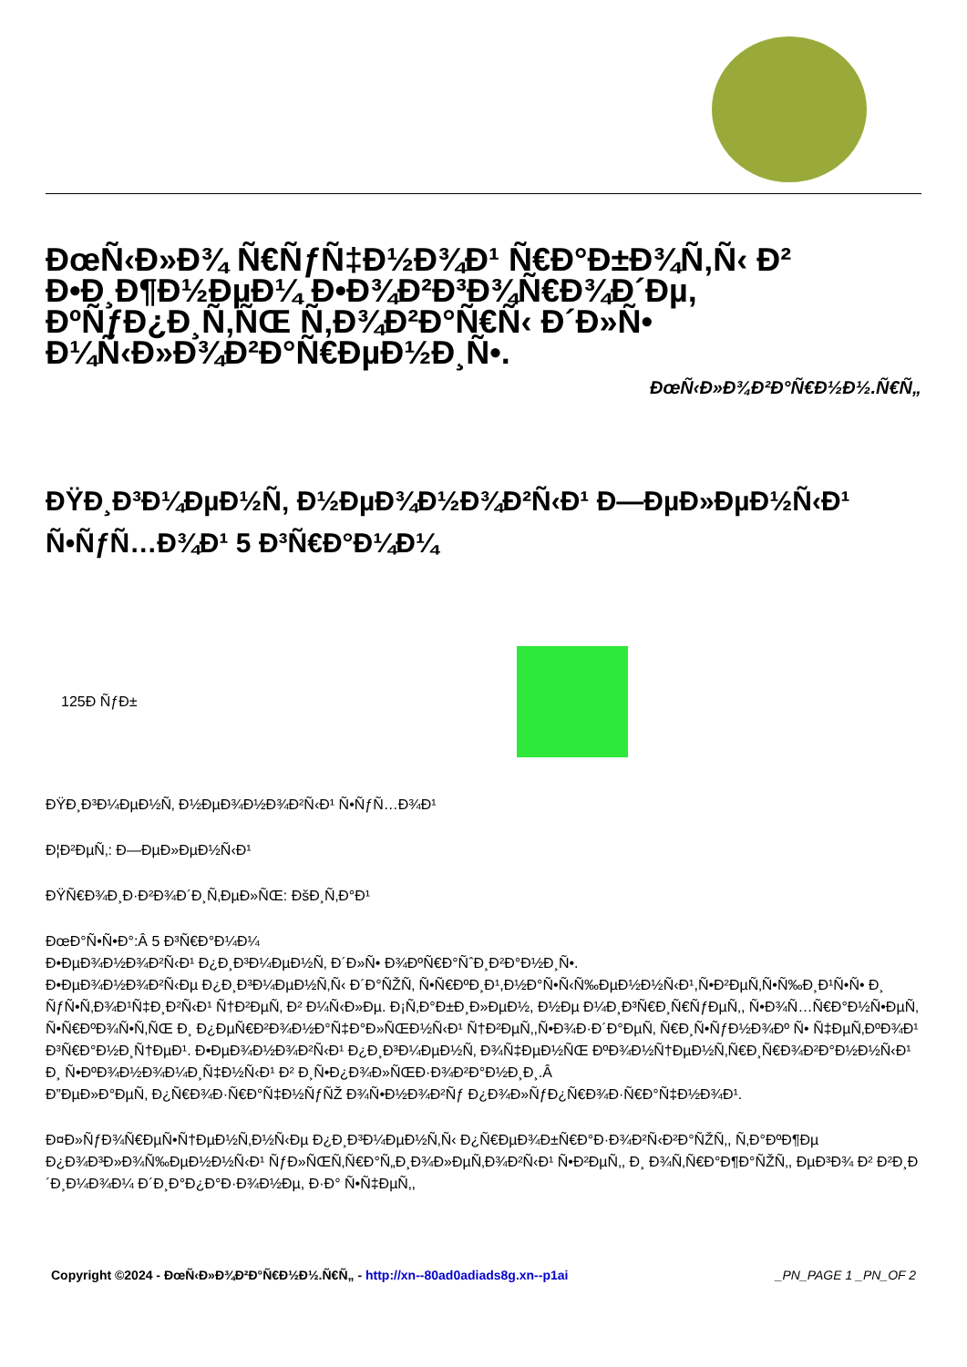ÐœÑ‹Ð»Ð¾ Ñ€ÑƒÑ‡Ð½Ð¾Ð¹ Ñ€Ð°Ð±Ð¾Ñ‚Ñ‹ Ð² Ð•Ð¸Ð¶Ð½ÐµÐ¼ Ð•Ð¾Ð²Ð³Ð¾Ñ€Ð¾Ð´Ðµ, ÐºÑƒÐ¿Ð¸Ñ‚ÑŒ Ñ‚Ð¾Ð²Ð°Ñ€Ñ‹ Ð´Ð»Ñ• Ð¼Ñ‹Ð»Ð¾Ð²Ð°Ñ€ÐµÐ½Ð¸Ñ•.
ÐœÑ‹Ð»Ð¾Ð²Ð°Ñ€Ð½Ð½.Ñ€Ñ„
ÐŸÐ¸Ð³Ð¼ÐµÐ½Ñ‚ Ð½ÐµÐ¾Ð½Ð¾Ð²Ñ‹Ð¹ Ð—ÐµÐ»ÐµÐ½Ñ‹Ð¹ Ñ•ÑƒÑ…Ð¾Ð¹ 5 Ð³Ñ€Ð°Ð¼Ð¼
125Ð ÑƒÐ±
ÐŸÐ¸Ð³Ð¼ÐµÐ½Ñ‚ Ð½ÐµÐ¾Ð½Ð¾Ð²Ñ‹Ð¹ Ñ•ÑƒÑ…Ð¾Ð¹
Ð¦Ð²ÐµÑ‚: Ð—ÐµÐ»ÐµÐ½Ñ‹Ð¹
ÐŸÑ€Ð¾Ð¸Ð·Ð²Ð¾Ð´Ð¸Ñ‚ÐµÐ»ÑŒ: ÐšÐ¸Ñ‚Ð°Ð¹
ÐœÐ°Ñ•Ñ•Ð°:Â 5 Ð³Ñ€Ð°Ð¼Ð¼
Ð•ÐµÐ¾Ð½Ð¾Ð²Ñ‹Ð¹ Ð¿Ð¸Ð³Ð¼ÐµÐ½Ñ‚ Ð´Ð»Ñ• Ð¾ÐºÑ€Ð°ÑˆÐ¸Ð²Ð°Ð½Ð¸Ñ•.
Ð•ÐµÐ¾Ð½Ð¾Ð²Ñ‹Ðµ Ð¿Ð¸Ð³Ð¼ÐµÐ½Ñ‚Ñ‹ Ð´Ð°ÑŽÑ‚ Ñ•Ñ€ÐºÐ¸Ð¹,Ð½Ð°Ñ•Ñ‹Ñ‰ÐµÐ½Ð½Ñ‹Ð¹,Ñ•Ð²ÐµÑ‚Ñ•Ñ‰Ð¸Ð¹Ñ•Ñ• Ð¸ ÑƒÑ•Ñ‚Ð¾Ð¹Ñ‡Ð¸Ð²Ñ‹Ð¹ Ñ†Ð²ÐµÑ‚ Ð² Ð¼Ñ‹Ð»Ðµ. Ð¡Ñ‚Ð°Ð±Ð¸Ð»ÐµÐ½, Ð½Ðµ Ð¼Ð¸Ð³Ñ€Ð¸Ñ€ÑƒÐµÑ‚, Ñ•Ð¾Ñ…Ñ€Ð°Ð½Ñ•ÐµÑ‚ Ñ•Ñ€ÐºÐ¾Ñ•Ñ‚ÑŒ Ð¸ Ð¿ÐµÑ€Ð²Ð¾Ð½Ð°Ñ‡Ð°Ð»ÑŒÐ½Ñ‹Ð¹ Ñ†Ð²ÐµÑ‚,Ñ•Ð¾Ð·Ð´Ð°ÐµÑ‚ Ñ€Ð¸Ñ•ÑƒÐ½Ð¾Ðº Ñ• Ñ‡ÐµÑ‚ÐºÐ¾Ð¹ Ð³Ñ€Ð°Ð½Ð¸Ñ†ÐµÐ¹. Ð•ÐµÐ¾Ð½Ð¾Ð²Ñ‹Ð¹ Ð¿Ð¸Ð³Ð¼ÐµÐ½Ñ‚ Ð¾Ñ‡ÐµÐ½ÑŒ ÐºÐ¾Ð½Ñ†ÐµÐ½Ñ‚Ñ€Ð¸Ñ€Ð¾Ð²Ð°Ð½Ð½Ñ‹Ð¹ Ð¸ Ñ•ÐºÐ¾Ð½Ð¾Ð¼Ð¸Ñ‡Ð½Ñ‹Ð¹ Ð² Ð¸Ñ•Ð¿Ð¾Ð»ÑŒÐ·Ð¾Ð²Ð°Ð½Ð¸Ð¸.Â
Ð”ÐµÐ»Ð°ÐµÑ‚ Ð¿Ñ€Ð¾Ð·Ñ€Ð°Ñ‡Ð½ÑƒÑŽ Ð¾Ñ•Ð½Ð¾Ð²Ñƒ Ð¿Ð¾Ð»ÑƒÐ¿Ñ€Ð¾Ð·Ñ€Ð°Ñ‡Ð½Ð¾Ð¹.
Ð¤Ð»ÑƒÐ¾Ñ€ÐµÑ•Ñ†ÐµÐ½Ñ‚Ð½Ñ‹Ðµ Ð¿Ð¸Ð³Ð¼ÐµÐ½Ñ‚Ñ‹ Ð¿Ñ€ÐµÐ¾Ð±Ñ€Ð°Ð·Ð¾Ð²Ñ‹Ð²Ð°ÑŽÑ‚, Ñ‚Ð°ÐºÐ¶Ðµ Ð¿Ð¾Ð³Ð»Ð¾Ñ‰ÐµÐ½Ð½Ñ‹Ð¹ ÑƒÐ»ÑŒÑ‚Ñ€Ð°Ñ„Ð¸Ð¾Ð»ÐµÑ‚Ð¾Ð²Ñ‹Ð¹ Ñ•Ð²ÐµÑ‚, Ð¸ Ð¾Ñ‚Ñ€Ð°Ð¶Ð°ÑŽÑ‚, ÐµÐ³Ð¾ Ð² Ð²Ð¸Ð´Ð¸Ð¼Ð¾Ð¼ Ð´Ð¸Ð°Ð¿Ð°Ð·Ð¾Ð½Ðµ, Ð·Ð° Ñ•Ñ‡ÐµÑ‚,
Copyright ©2024 - ÐœÑ‹Ð»Ð¾Ð²Ð°Ñ€Ð½Ð½.Ñ€Ñ„ - http://xn--80ad0adiads8g.xn--p1ai _PN_PAGE 1 _PN_OF 2